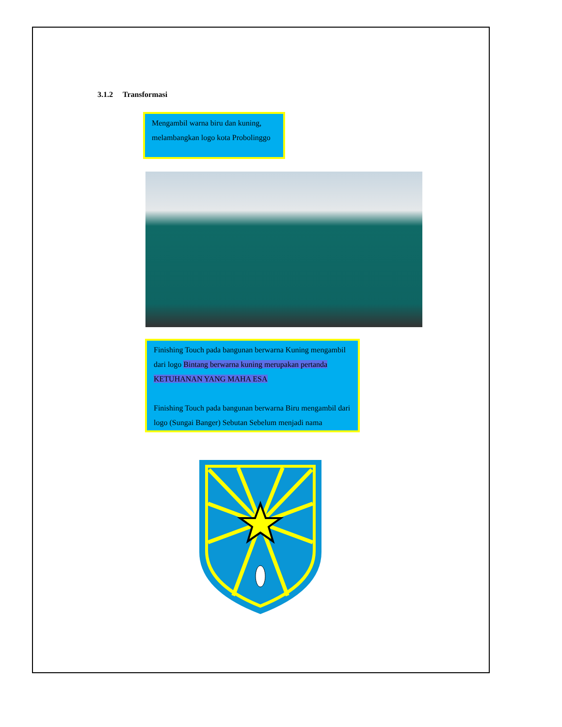3.1.2 Transformasi
Mengambil warna biru dan kuning, melambangkan logo kota Probolinggo
Finishing Touch pada bangunan berwarna Kuning mengambil dari logo Bintang berwarna kuning merupakan pertanda KETUHANAN YANG MAHA ESA
Finishing Touch pada bangunan berwarna Biru mengambil dari logo (Sungai Banger) Sebutan Sebelum menjadi nama